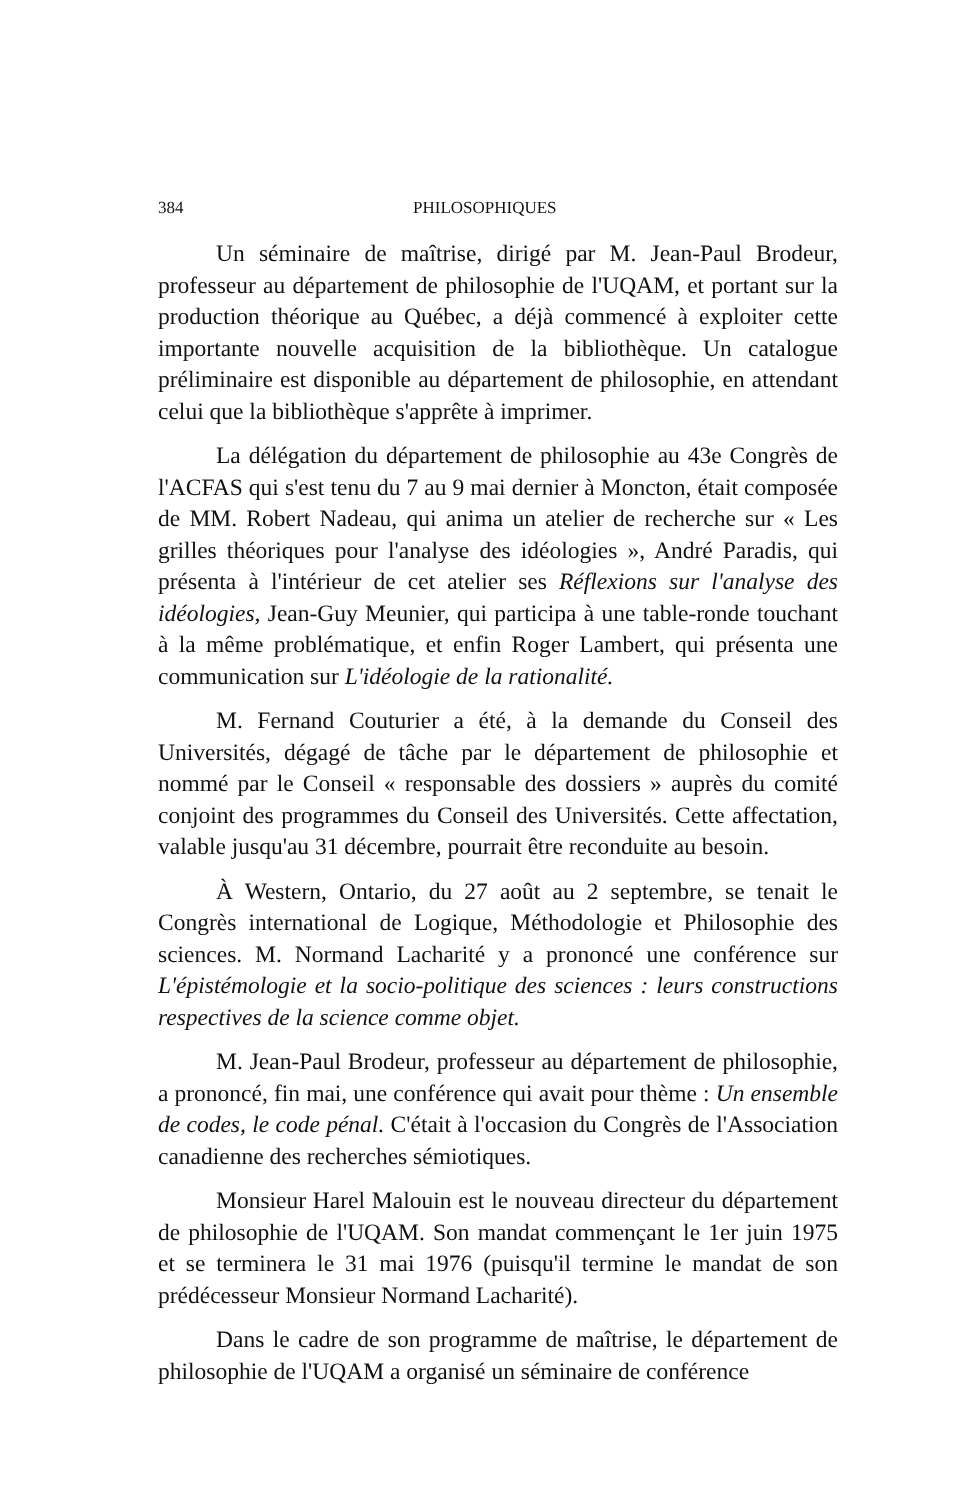384 PHILOSOPHIQUES
Un séminaire de maîtrise, dirigé par M. Jean-Paul Brodeur, professeur au département de philosophie de l'UQAM, et portant sur la production théorique au Québec, a déjà commencé à exploiter cette importante nouvelle acquisition de la bibliothèque. Un catalogue préliminaire est disponible au département de philosophie, en attendant celui que la bibliothèque s'apprête à imprimer.
La délégation du département de philosophie au 43e Congrès de l'ACFAS qui s'est tenu du 7 au 9 mai dernier à Moncton, était composée de MM. Robert Nadeau, qui anima un atelier de recherche sur « Les grilles théoriques pour l'analyse des idéologies », André Paradis, qui présenta à l'intérieur de cet atelier ses Réflexions sur l'analyse des idéologies, Jean-Guy Meunier, qui participa à une table-ronde touchant à la même problématique, et enfin Roger Lambert, qui présenta une communication sur L'idéologie de la rationalité.
M. Fernand Couturier a été, à la demande du Conseil des Universités, dégagé de tâche par le département de philosophie et nommé par le Conseil « responsable des dossiers » auprès du comité conjoint des programmes du Conseil des Universités. Cette affectation, valable jusqu'au 31 décembre, pourrait être reconduite au besoin.
À Western, Ontario, du 27 août au 2 septembre, se tenait le Congrès international de Logique, Méthodologie et Philosophie des sciences. M. Normand Lacharité y a prononcé une conférence sur L'épistémologie et la socio-politique des sciences : leurs constructions respectives de la science comme objet.
M. Jean-Paul Brodeur, professeur au département de philosophie, a prononcé, fin mai, une conférence qui avait pour thème : Un ensemble de codes, le code pénal. C'était à l'occasion du Congrès de l'Association canadienne des recherches sémiotiques.
Monsieur Harel Malouin est le nouveau directeur du département de philosophie de l'UQAM. Son mandat commençant le 1er juin 1975 et se terminera le 31 mai 1976 (puisqu'il termine le mandat de son prédécesseur Monsieur Normand Lacharité).
Dans le cadre de son programme de maîtrise, le département de philosophie de l'UQAM a organisé un séminaire de conférence